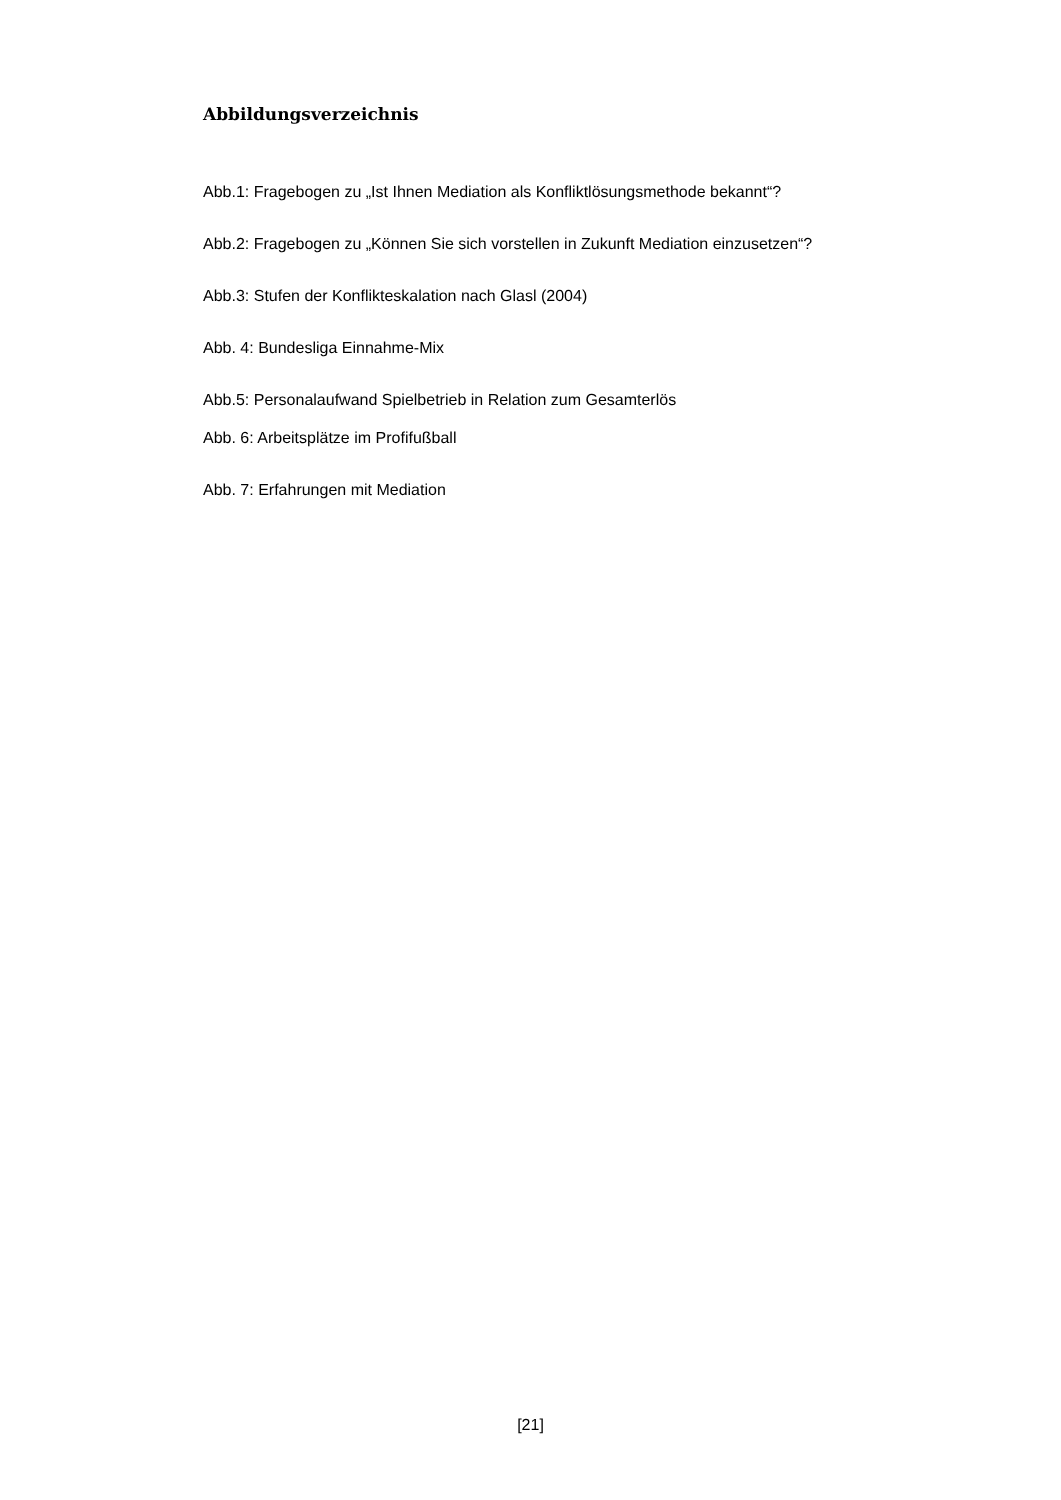Abbildungsverzeichnis
Abb.1: Fragebogen zu „Ist Ihnen Mediation als Konfliktlösungsmethode bekannt“?
Abb.2: Fragebogen zu „Können Sie sich vorstellen in Zukunft Mediation einzusetzen“?
Abb.3: Stufen der Konflikteskalation nach Glasl (2004)
Abb. 4: Bundesliga Einnahme-Mix
Abb.5: Personalaufwand Spielbetrieb in Relation zum Gesamterlös
Abb. 6: Arbeitsplätze im Profifußball
Abb. 7: Erfahrungen mit Mediation
[21]